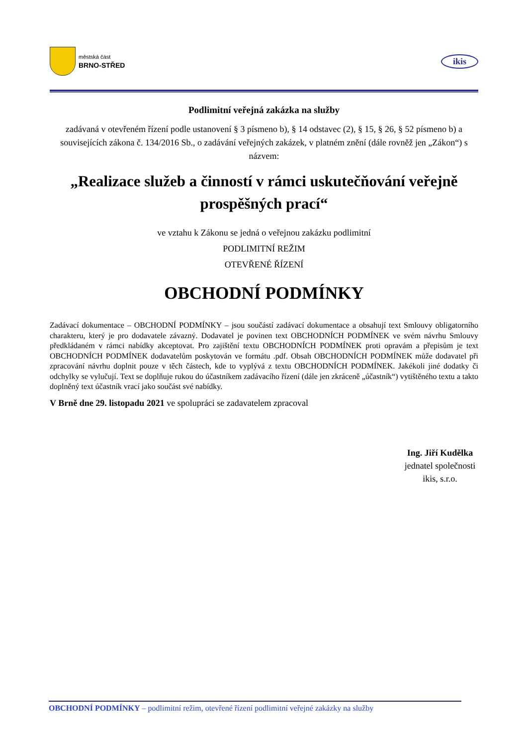městská část
BRNO-STŘED
ikis
Podlimitní veřejná zakázka na služby
zadávaná v otevřeném řízení podle ustanovení § 3 písmeno b), § 14 odstavec (2), § 15, § 26, § 52 písmeno b) a souvisejících zákona č. 134/2016 Sb., o zadávání veřejných zakázek, v platném znění (dále rovněž jen „Zákon“) s názvem:
„Realizace služeb a činností v rámci uskutečňování veřejně prospěšných prací“
ve vztahu k Zákonu se jedná o veřejnou zakázku podlimitní
PODLIMITNÍ REŽIM
OTEVŘENÉ ŘÍZENÍ
OBCHODNÍ PODMÍNKY
Zadávací dokumentace – OBCHODNÍ PODMÍNKY – jsou součástí zadávací dokumentace a obsahují text Smlouvy obligatorního charakteru, který je pro dodavatele závazný. Dodavatel je povinen text OBCHODNÍCH PODMÍNEK ve svém návrhu Smlouvy předkládaném v rámci nabídky akceptovat. Pro zajištění textu OBCHODNÍCH PODMÍNEK proti opravám a přepisům je text OBCHODNÍCH PODMÍNEK dodavatelům poskytován ve formátu .pdf. Obsah OBCHODNÍCH PODMÍNEK může dodavatel při zpracování návrhu doplnit pouze v těch částech, kde to vyplývá z textu OBCHODNÍCH PODMÍNEK. Jakékoli jiné dodatky či odchylky se vylučují. Text se doplňuje rukou do účastníkem zadávacího řízení (dále jen zkráceně „účastník“) vytištěného textu a takto doplněný text účastník vrací jako součást své nabídky.
V Brně dne 29. listopadu 2021 ve spolupráci se zadavatelem zpracoval
Ing. Jiří Kudělka
jednatel společnosti
ikis, s.r.o.
OBCHODNÍ PODMÍNKY – podlimitní režim, otevřené řízení podlimitní veřejné zakázky na služby